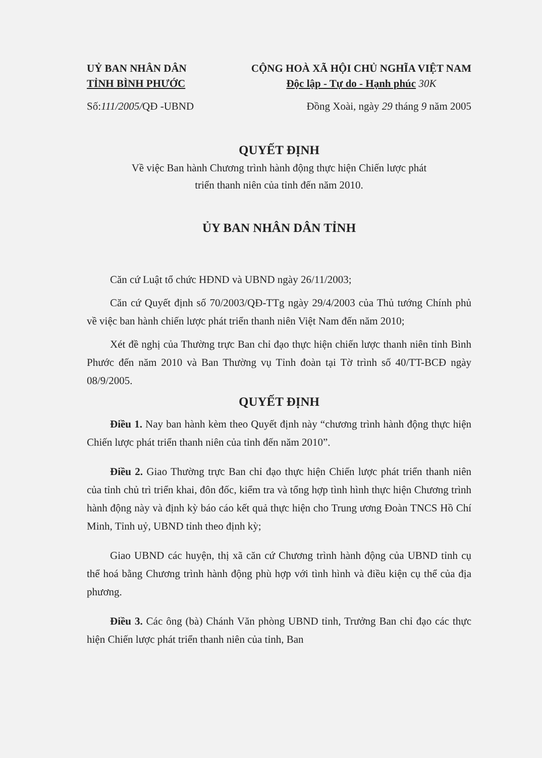UỶ BAN NHÂN DÂN
TỈNH BÌNH PHƯỚC
CỘNG HOÀ XÃ HỘI CHỦ NGHĨA VIỆT NAM
Độc lập - Tự do - Hạnh phúc 30K
Số:111/2005/QĐ -UBND Đồng Xoài, ngày 29 tháng 9 năm 2005
QUYẾT ĐỊNH
Về việc Ban hành Chương trình hành động thực hiện Chiến lược phát
triển thanh niên của tỉnh đến năm 2010.
ỦY BAN NHÂN DÂN TỈNH
Căn cứ Luật tổ chức HĐND và UBND ngày 26/11/2003;
Căn cứ Quyết định số 70/2003/QĐ-TTg ngày 29/4/2003 của Thủ tướng Chính phủ về việc ban hành chiến lược phát triển thanh niên Việt Nam đến năm 2010;
Xét đề nghị của Thường trực Ban chỉ đạo thực hiện chiến lược thanh niên tỉnh Bình Phước đến năm 2010 và Ban Thường vụ Tỉnh đoàn tại Tờ trình số 40/TT-BCĐ ngày 08/9/2005.
QUYẾT ĐỊNH
Điều 1. Nay ban hành kèm theo Quyết định này “chương trình hành động thực hiện Chiến lược phát triển thanh niên của tỉnh đến năm 2010”.
Điều 2. Giao Thường trực Ban chỉ đạo thực hiện Chiến lược phát triển thanh niên của tỉnh chủ trì triển khai, đôn đốc, kiểm tra và tổng hợp tình hình thực hiện Chương trình hành động này và định kỳ báo cáo kết quả thực hiện cho Trung ương Đoàn TNCS Hồ Chí Minh, Tỉnh uỷ, UBND tỉnh theo định kỳ;
Giao UBND các huyện, thị xã căn cứ Chương trình hành động của UBND tỉnh cụ thể hoá bằng Chương trình hành động phù hợp với tình hình và điều kiện cụ thể của địa phương.
Điều 3. Các ông (bà) Chánh Văn phòng UBND tỉnh, Trưởng Ban chỉ đạo các thực hiện Chiến lược phát triển thanh niên của tỉnh, Ban